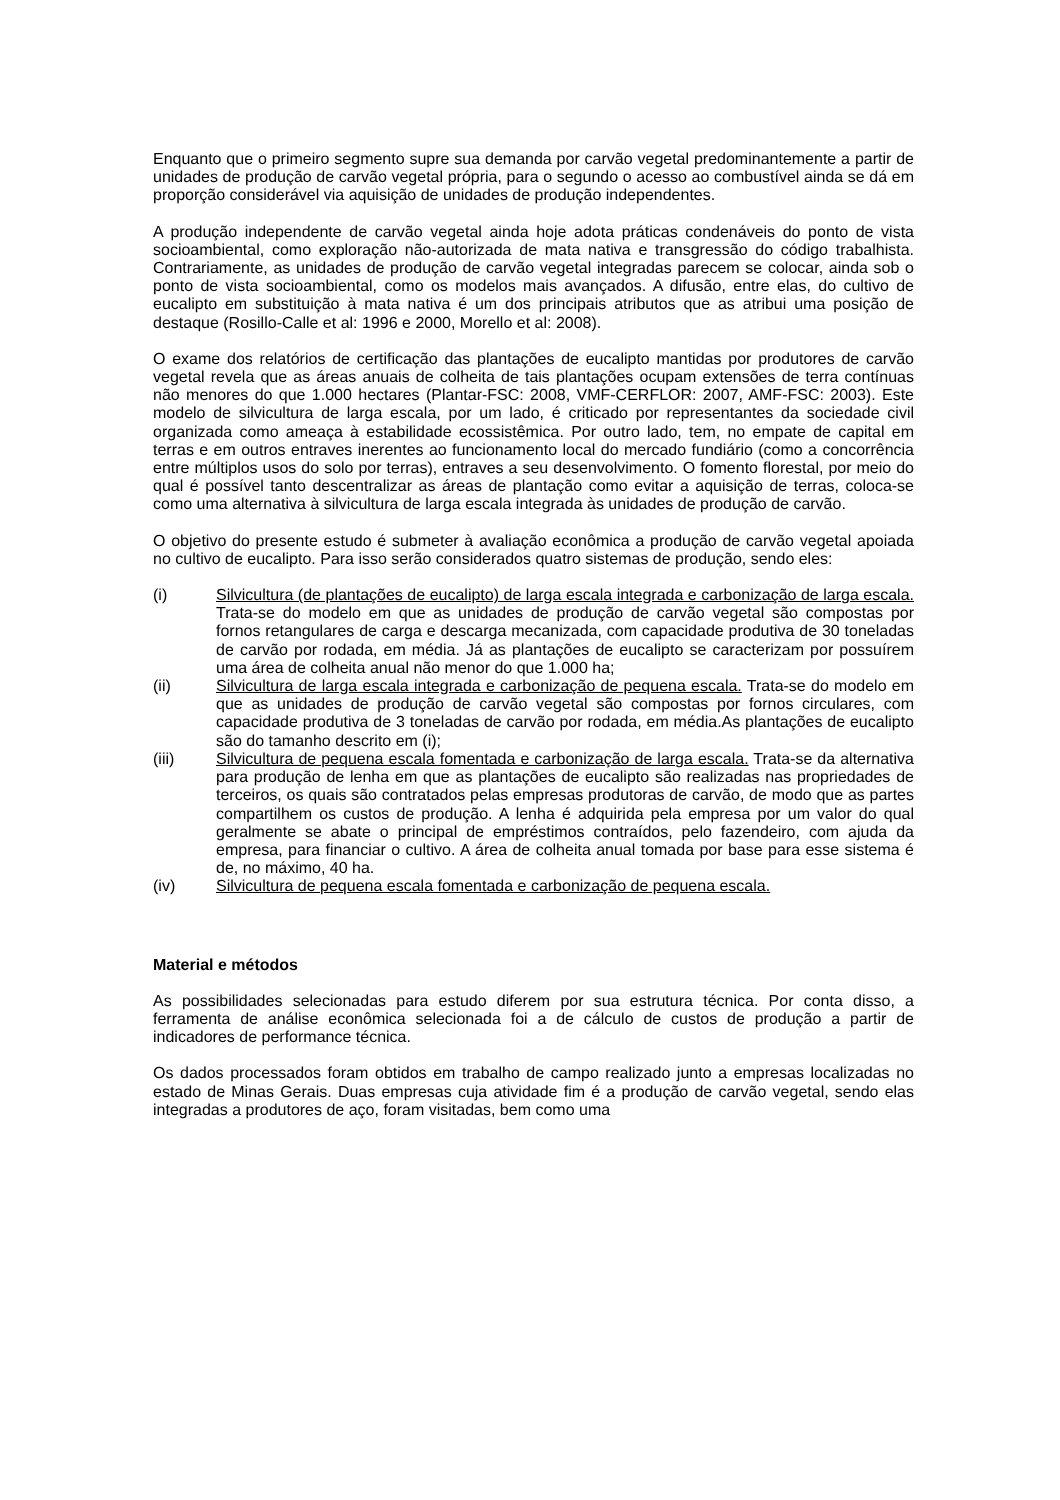Enquanto que o primeiro segmento supre sua demanda por carvão vegetal predominantemente a partir de unidades de produção de carvão vegetal própria, para o segundo o acesso ao combustível ainda se dá em proporção considerável via aquisição de unidades de produção independentes.
A produção independente de carvão vegetal ainda hoje adota práticas condenáveis do ponto de vista socioambiental, como exploração não-autorizada de mata nativa e transgressão do código trabalhista. Contrariamente, as unidades de produção de carvão vegetal integradas parecem se colocar, ainda sob o ponto de vista socioambiental, como os modelos mais avançados. A difusão, entre elas, do cultivo de eucalipto em substituição à mata nativa é um dos principais atributos que as atribui uma posição de destaque (Rosillo-Calle et al: 1996 e 2000, Morello et al: 2008).
O exame dos relatórios de certificação das plantações de eucalipto mantidas por produtores de carvão vegetal revela que as áreas anuais de colheita de tais plantações ocupam extensões de terra contínuas não menores do que 1.000 hectares (Plantar-FSC: 2008, VMF-CERFLOR: 2007, AMF-FSC: 2003). Este modelo de silvicultura de larga escala, por um lado, é criticado por representantes da sociedade civil organizada como ameaça à estabilidade ecossistêmica. Por outro lado, tem, no empate de capital em terras e em outros entraves inerentes ao funcionamento local do mercado fundiário (como a concorrência entre múltiplos usos do solo por terras), entraves a seu desenvolvimento. O fomento florestal, por meio do qual é possível tanto descentralizar as áreas de plantação como evitar a aquisição de terras, coloca-se como uma alternativa à silvicultura de larga escala integrada às unidades de produção de carvão.
O objetivo do presente estudo é submeter à avaliação econômica a produção de carvão vegetal apoiada no cultivo de eucalipto. Para isso serão considerados quatro sistemas de produção, sendo eles:
(i) Silvicultura (de plantações de eucalipto) de larga escala integrada e carbonização de larga escala. Trata-se do modelo em que as unidades de produção de carvão vegetal são compostas por fornos retangulares de carga e descarga mecanizada, com capacidade produtiva de 30 toneladas de carvão por rodada, em média. Já as plantações de eucalipto se caracterizam por possuírem uma área de colheita anual não menor do que 1.000 ha;
(ii) Silvicultura de larga escala integrada e carbonização de pequena escala. Trata-se do modelo em que as unidades de produção de carvão vegetal são compostas por fornos circulares, com capacidade produtiva de 3 toneladas de carvão por rodada, em média.As plantações de eucalipto são do tamanho descrito em (i);
(iii) Silvicultura de pequena escala fomentada e carbonização de larga escala. Trata-se da alternativa para produção de lenha em que as plantações de eucalipto são realizadas nas propriedades de terceiros, os quais são contratados pelas empresas produtoras de carvão, de modo que as partes compartilhem os custos de produção. A lenha é adquirida pela empresa por um valor do qual geralmente se abate o principal de empréstimos contraídos, pelo fazendeiro, com ajuda da empresa, para financiar o cultivo. A área de colheita anual tomada por base para esse sistema é de, no máximo, 40 ha.
(iv) Silvicultura de pequena escala fomentada e carbonização de pequena escala.
Material e métodos
As possibilidades selecionadas para estudo diferem por sua estrutura técnica. Por conta disso, a ferramenta de análise econômica selecionada foi a de cálculo de custos de produção a partir de indicadores de performance técnica.
Os dados processados foram obtidos em trabalho de campo realizado junto a empresas localizadas no estado de Minas Gerais. Duas empresas cuja atividade fim é a produção de carvão vegetal, sendo elas integradas a produtores de aço, foram visitadas, bem como uma